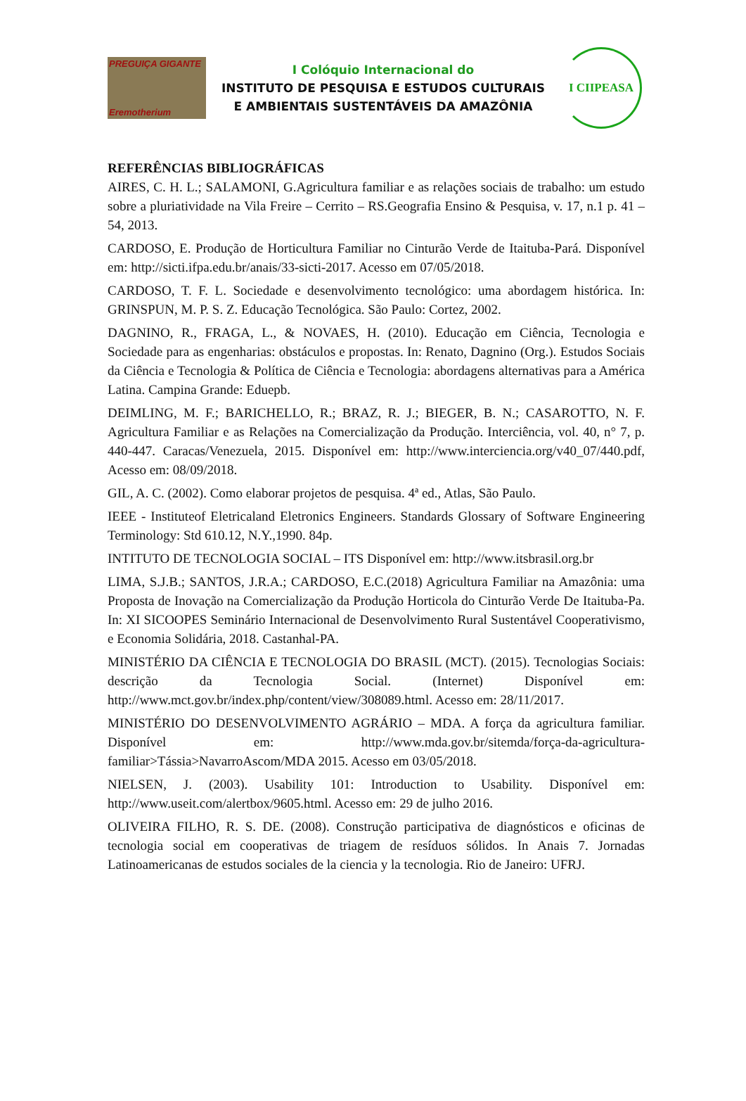PREGUIÇA GIGANTE
Eremotherium
I Colóquio Internacional do
INSTITUTO DE PESQUISA E ESTUDOS CULTURAIS
E AMBIENTAIS SUSTENTÁVEIS DA AMAZÔNIA
I CIIPEASA
REFERÊNCIAS BIBLIOGRÁFICAS
AIRES, C. H. L.; SALAMONI, G.Agricultura familiar e as relações sociais de trabalho: um estudo sobre a pluriatividade na Vila Freire – Cerrito – RS.Geografia Ensino & Pesquisa, v. 17, n.1 p. 41 – 54, 2013.
CARDOSO, E. Produção de Horticultura Familiar no Cinturão Verde de Itaituba-Pará. Disponível em: http://sicti.ifpa.edu.br/anais/33-sicti-2017. Acesso em 07/05/2018.
CARDOSO, T. F. L. Sociedade e desenvolvimento tecnológico: uma abordagem histórica. In: GRINSPUN, M. P. S. Z. Educação Tecnológica. São Paulo: Cortez, 2002.
DAGNINO, R., FRAGA, L., & NOVAES, H. (2010). Educação em Ciência, Tecnologia e Sociedade para as engenharias: obstáculos e propostas. In: Renato, Dagnino (Org.). Estudos Sociais da Ciência e Tecnologia & Política de Ciência e Tecnologia: abordagens alternativas para a América Latina. Campina Grande: Eduepb.
DEIMLING, M. F.; BARICHELLO, R.; BRAZ, R. J.; BIEGER, B. N.; CASAROTTO, N. F. Agricultura Familiar e as Relações na Comercialização da Produção. Interciência, vol. 40, n° 7, p. 440-447. Caracas/Venezuela, 2015. Disponível em: http://www.interciencia.org/v40_07/440.pdf, Acesso em: 08/09/2018.
GIL, A. C. (2002). Como elaborar projetos de pesquisa. 4ª ed., Atlas, São Paulo.
IEEE - Instituteof Eletricaland Eletronics Engineers. Standards Glossary of Software Engineering Terminology: Std 610.12, N.Y.,1990. 84p.
INTITUTO DE TECNOLOGIA SOCIAL – ITS Disponível em: http://www.itsbrasil.org.br
LIMA, S.J.B.; SANTOS, J.R.A.; CARDOSO, E.C.(2018) Agricultura Familiar na Amazônia: uma Proposta de Inovação na Comercialização da Produção Horticola do Cinturão Verde De Itaituba-Pa. In: XI SICOOPES Seminário Internacional de Desenvolvimento Rural Sustentável Cooperativismo, e Economia Solidária, 2018. Castanhal-PA.
MINISTÉRIO DA CIÊNCIA E TECNOLOGIA DO BRASIL (MCT). (2015). Tecnologias Sociais: descrição da Tecnologia Social. (Internet) Disponível em: http://www.mct.gov.br/index.php/content/view/308089.html. Acesso em: 28/11/2017.
MINISTÉRIO DO DESENVOLVIMENTO AGRÁRIO – MDA. A força da agricultura familiar. Disponível em: http://www.mda.gov.br/sitemda/força-da-agricultura-familiar>Tássia>NavarroAscom/MDA 2015. Acesso em 03/05/2018.
NIELSEN, J. (2003). Usability 101: Introduction to Usability. Disponível em: http://www.useit.com/alertbox/9605.html. Acesso em: 29 de julho 2016.
OLIVEIRA FILHO, R. S. DE. (2008). Construção participativa de diagnósticos e oficinas de tecnologia social em cooperativas de triagem de resíduos sólidos. In Anais 7. Jornadas Latinoamericanas de estudos sociales de la ciencia y la tecnologia. Rio de Janeiro: UFRJ.